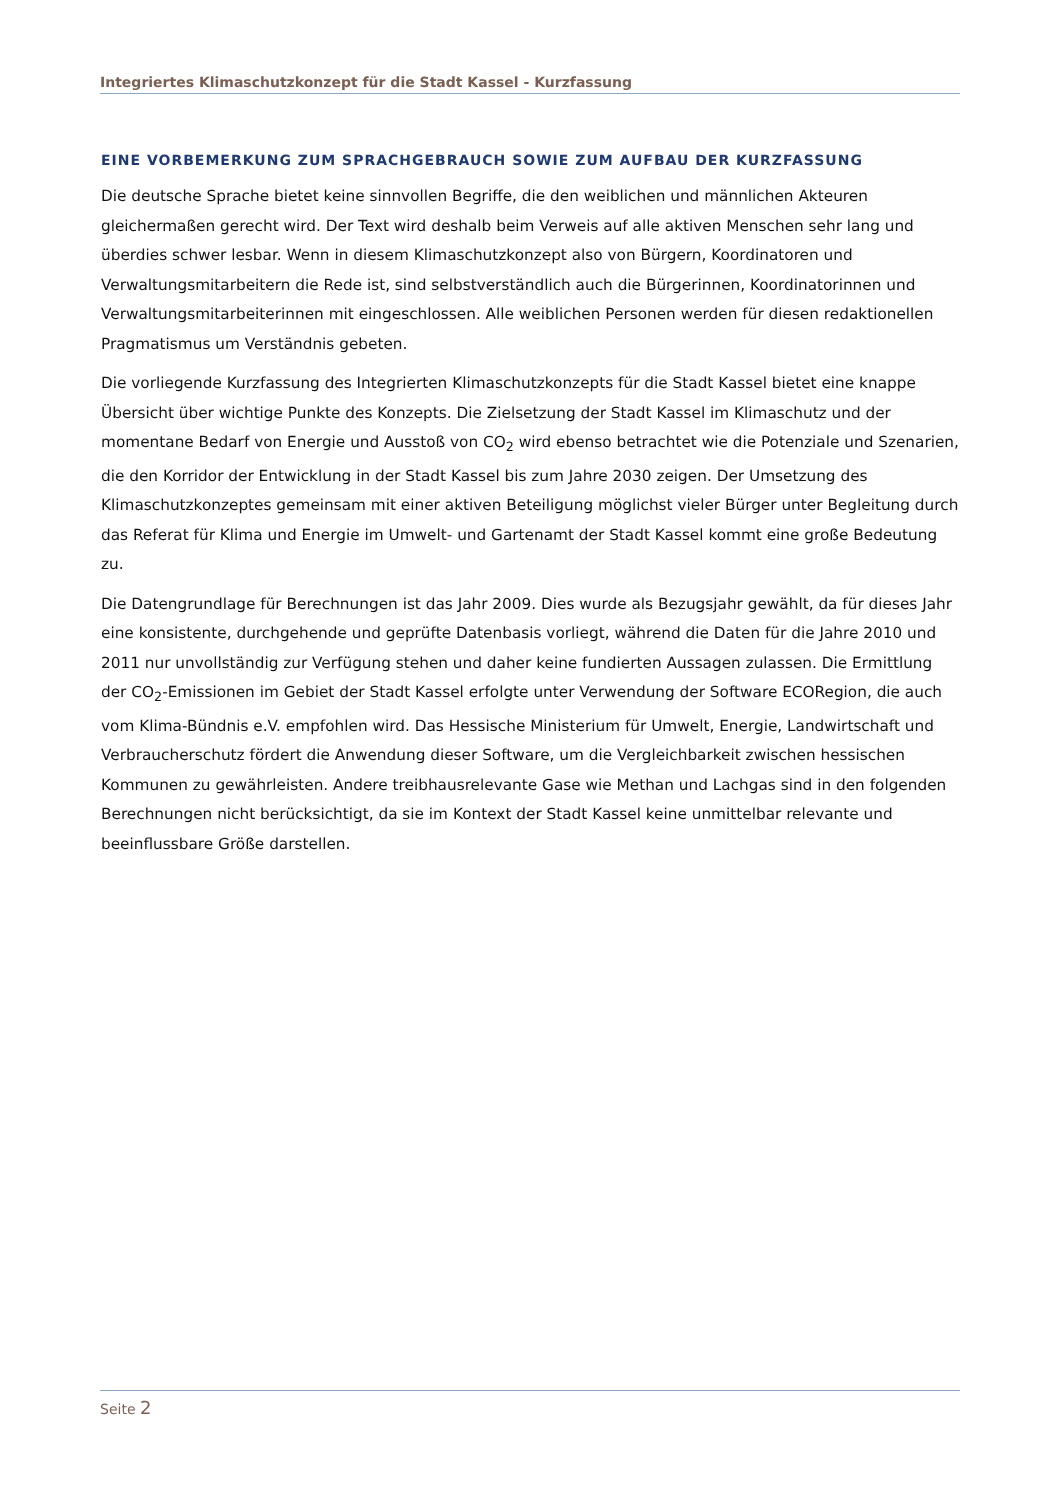Integriertes Klimaschutzkonzept für die Stadt Kassel - Kurzfassung
EINE VORBEMERKUNG ZUM SPRACHGEBRAUCH SOWIE ZUM AUFBAU DER KURZFASSUNG
Die deutsche Sprache bietet keine sinnvollen Begriffe, die den weiblichen und männlichen Akteuren gleichermaßen gerecht wird. Der Text wird deshalb beim Verweis auf alle aktiven Menschen sehr lang und überdies schwer lesbar. Wenn in diesem Klimaschutzkonzept also von Bürgern, Koordinatoren und Verwaltungsmitarbeitern die Rede ist, sind selbstverständlich auch die Bürgerinnen, Koordinatorinnen und Verwaltungsmitarbeiterinnen mit eingeschlossen. Alle weiblichen Personen werden für diesen redaktionellen Pragmatismus um Verständnis gebeten.
Die vorliegende Kurzfassung des Integrierten Klimaschutzkonzepts für die Stadt Kassel bietet eine knappe Übersicht über wichtige Punkte des Konzepts. Die Zielsetzung der Stadt Kassel im Klimaschutz und der momentane Bedarf von Energie und Ausstoß von CO<sub>2</sub> wird ebenso betrachtet wie die Potenziale und Szenarien, die den Korridor der Entwicklung in der Stadt Kassel bis zum Jahre 2030 zeigen. Der Umsetzung des Klimaschutzkonzeptes gemeinsam mit einer aktiven Beteiligung möglichst vieler Bürger unter Begleitung durch das Referat für Klima und Energie im Umwelt- und Gartenamt der Stadt Kassel kommt eine große Bedeutung zu.
Die Datengrundlage für Berechnungen ist das Jahr 2009. Dies wurde als Bezugsjahr gewählt, da für dieses Jahr eine konsistente, durchgehende und geprüfte Datenbasis vorliegt, während die Daten für die Jahre 2010 und 2011 nur unvollständig zur Verfügung stehen und daher keine fundierten Aussagen zulassen. Die Ermittlung der CO<sub>2</sub>-Emissionen im Gebiet der Stadt Kassel erfolgte unter Verwendung der Software ECORegion, die auch vom Klima-Bündnis e.V. empfohlen wird. Das Hessische Ministerium für Umwelt, Energie, Landwirtschaft und Verbraucherschutz fördert die Anwendung dieser Software, um die Vergleichbarkeit zwischen hessischen Kommunen zu gewährleisten. Andere treibhausrelevante Gase wie Methan und Lachgas sind in den folgenden Berechnungen nicht berücksichtigt, da sie im Kontext der Stadt Kassel keine unmittelbar relevante und beeinflussbare Größe darstellen.
Seite 2